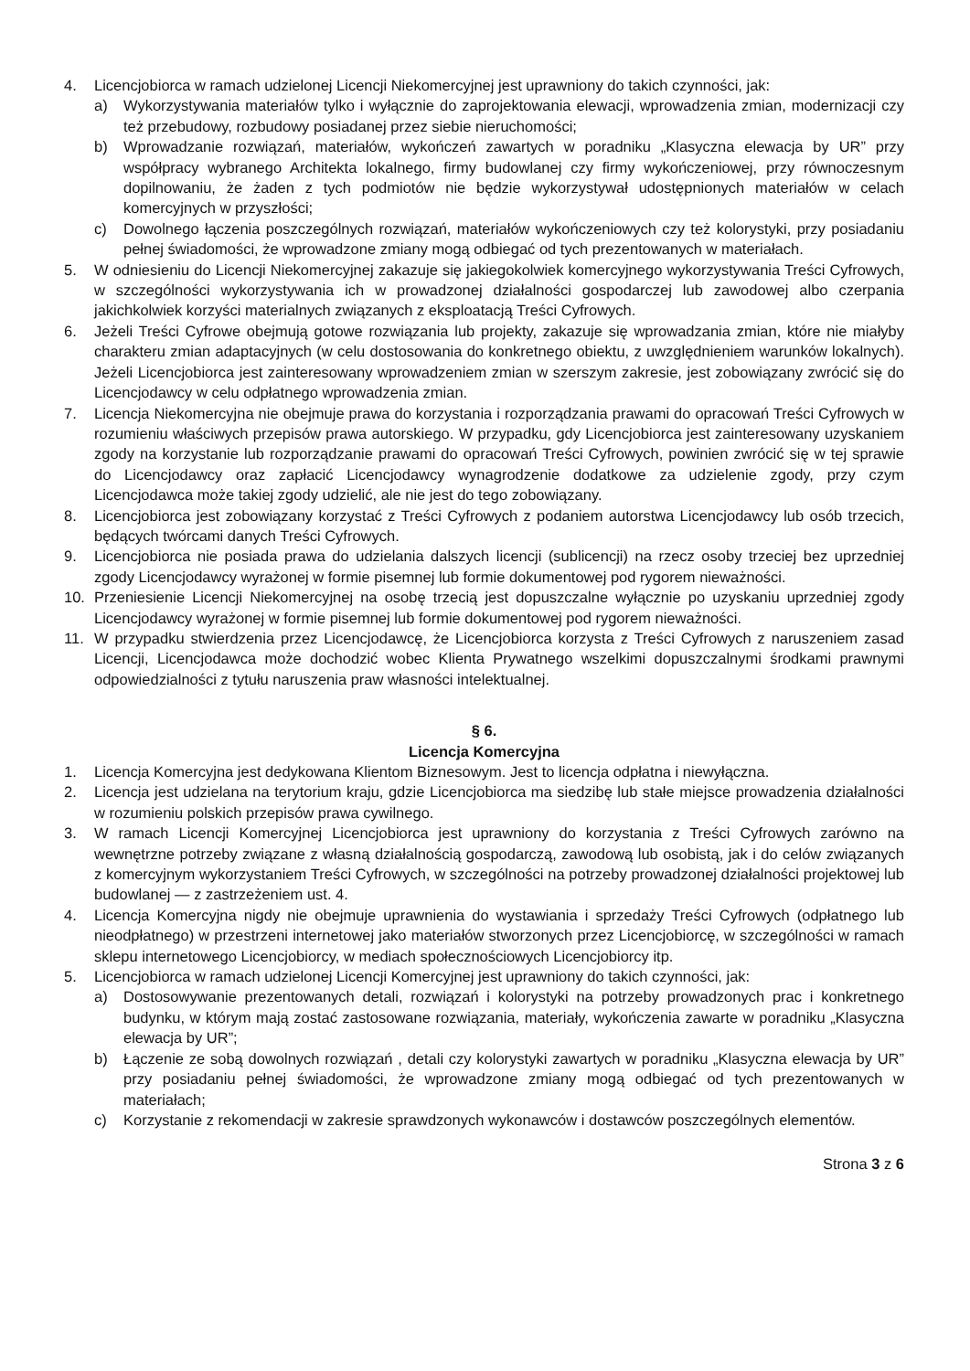4. Licencjobiorca w ramach udzielonej Licencji Niekomercyjnej jest uprawniony do takich czynności, jak:
a) Wykorzystywania materiałów tylko i wyłącznie do zaprojektowania elewacji, wprowadzenia zmian, modernizacji czy też przebudowy, rozbudowy posiadanej przez siebie nieruchomości;
b) Wprowadzanie rozwiązań, materiałów, wykończeń zawartych w poradniku „Klasyczna elewacja by UR” przy współpracy wybranego Architekta lokalnego, firmy budowlanej czy firmy wykończeniowej, przy równoczesnym dopilnowaniu, że żaden z tych podmiotów nie będzie wykorzystywał udostępnionych materiałów w celach komercyjnych w przyszłości;
c) Dowolnego łączenia poszczególnych rozwiązań, materiałów wykończeniowych czy też kolorystyki, przy posiadaniu pełnej świadomości, że wprowadzone zmiany mogą odbiegać od tych prezentowanych w materiałach.
5. W odniesieniu do Licencji Niekomercyjnej zakazuje się jakiegokolwiek komercyjnego wykorzystywania Treści Cyfrowych, w szczególności wykorzystywania ich w prowadzonej działalności gospodarczej lub zawodowej albo czerpania jakichkolwiek korzyści materialnych związanych z eksploatacją Treści Cyfrowych.
6. Jeżeli Treści Cyfrowe obejmują gotowe rozwiązania lub projekty, zakazuje się wprowadzania zmian, które nie miałyby charakteru zmian adaptacyjnych (w celu dostosowania do konkretnego obiektu, z uwzględnieniem warunków lokalnych). Jeżeli Licencjobiorca jest zainteresowany wprowadzeniem zmian w szerszym zakresie, jest zobowiązany zwrócić się do Licencjodawcy w celu odpłatnego wprowadzenia zmian.
7. Licencja Niekomercyjna nie obejmuje prawa do korzystania i rozporządzania prawami do opracowań Treści Cyfrowych w rozumieniu właściwych przepisów prawa autorskiego. W przypadku, gdy Licencjobiorca jest zainteresowany uzyskaniem zgody na korzystanie lub rozporządzanie prawami do opracowań Treści Cyfrowych, powinien zwrócić się w tej sprawie do Licencjodawcy oraz zapłacić Licencjodawcy wynagrodzenie dodatkowe za udzielenie zgody, przy czym Licencjodawca może takiej zgody udzielić, ale nie jest do tego zobowiązany.
8. Licencjobiorca jest zobowiązany korzystać z Treści Cyfrowych z podaniem autorstwa Licencjodawcy lub osób trzecich, będących twórcami danych Treści Cyfrowych.
9. Licencjobiorca nie posiada prawa do udzielania dalszych licencji (sublicencji) na rzecz osoby trzeciej bez uprzedniej zgody Licencjodawcy wyrażonej w formie pisemnej lub formie dokumentowej pod rygorem nieważności.
10. Przeniesienie Licencji Niekomercyjnej na osobę trzecią jest dopuszczalne wyłącznie po uzyskaniu uprzedniej zgody Licencjodawcy wyrażonej w formie pisemnej lub formie dokumentowej pod rygorem nieważności.
11. W przypadku stwierdzenia przez Licencjodawcę, że Licencjobiorca korzysta z Treści Cyfrowych z naruszeniem zasad Licencji, Licencjodawca może dochodzić wobec Klienta Prywatnego wszelkimi dopuszczalnymi środkami prawnymi odpowiedzialności z tytułu naruszenia praw własności intelektualnej.
§ 6.
Licencja Komercyjna
1. Licencja Komercyjna jest dedykowana Klientom Biznesowym. Jest to licencja odpłatna i niewyłączna.
2. Licencja jest udzielana na terytorium kraju, gdzie Licencjobiorca ma siedzibę lub stałe miejsce prowadzenia działalności w rozumieniu polskich przepisów prawa cywilnego.
3. W ramach Licencji Komercyjnej Licencjobiorca jest uprawniony do korzystania z Treści Cyfrowych zarówno na wewnętrzne potrzeby związane z własną działalnością gospodarczą, zawodową lub osobistą, jak i do celów związanych z komercyjnym wykorzystaniem Treści Cyfrowych, w szczególności na potrzeby prowadzonej działalności projektowej lub budowlanej — z zastrzeżeniem ust. 4.
4. Licencja Komercyjna nigdy nie obejmuje uprawnienia do wystawiania i sprzedaży Treści Cyfrowych (odpłatnego lub nieodpłatnego) w przestrzeni internetowej jako materiałów stworzonych przez Licencjobiorcę, w szczególności w ramach sklepu internetowego Licencjobiorcy, w mediach społecznościowych Licencjobiorcy itp.
5. Licencjobiorca w ramach udzielonej Licencji Komercyjnej jest uprawniony do takich czynności, jak:
a) Dostosowywanie prezentowanych detali, rozwiązań i kolorystyki na potrzeby prowadzonych prac i konkretnego budynku, w którym mają zostać zastosowane rozwiązania, materiały, wykończenia zawarte w poradniku „Klasyczna elewacja by UR”;
b) Łączenie ze sobą dowolnych rozwiązań , detali czy kolorystyki zawartych w poradniku „Klasyczna elewacja by UR” przy posiadaniu pełnej świadomości, że wprowadzone zmiany mogą odbiegać od tych prezentowanych w materiałach;
c) Korzystanie z rekomendacji w zakresie sprawdzonych wykonawców i dostawców poszczególnych elementów.
Strona 3 z 6